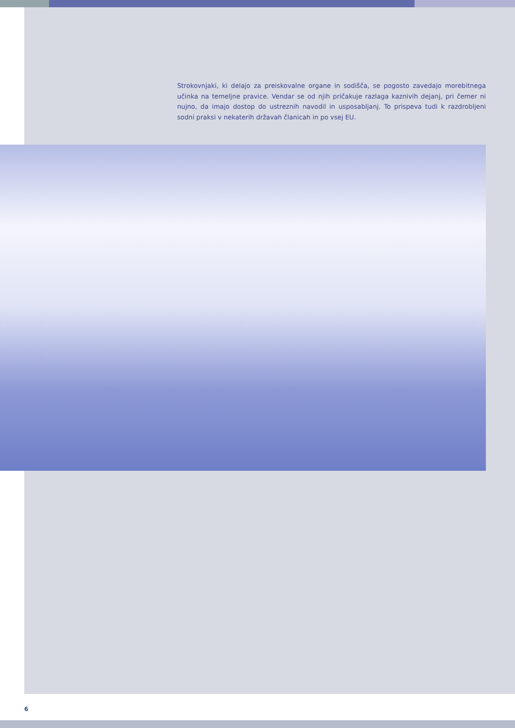Strokovnjaki, ki delajo za preiskovalne organe in sodišča, se pogosto zavedajo morebitnega učinka na temeljne pravice. Vendar se od njih pričakuje razlaga kaznivih dejanj, pri čemer ni nujno, da imajo dostop do ustreznih navodil in usposabljanj. To prispeva tudi k razdrobljeni sodni praksi v nekaterih državah članicah in po vsej EU.
6